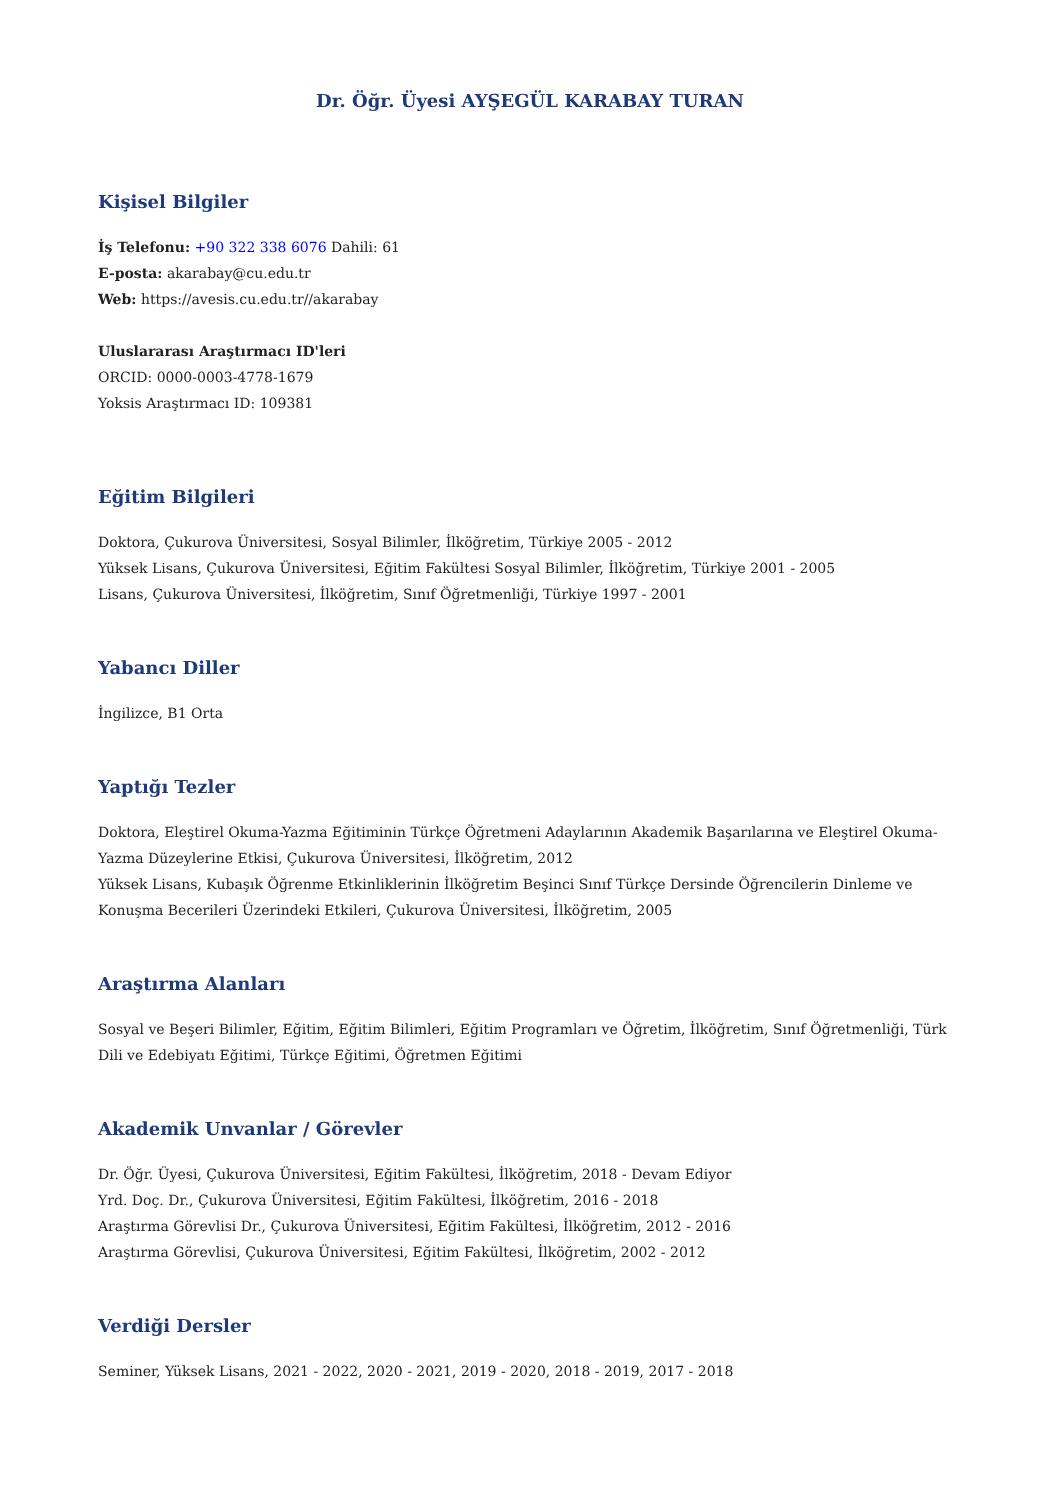Dr. Öğr. Üyesi AYŞEGÜL KARABAY TURAN
Kişisel Bilgiler
İş Telefonu: +90 322 338 6076 Dahili: 61
E-posta: akarabay@cu.edu.tr
Web: https://avesis.cu.edu.tr//akarabay
Uluslararası Araştırmacı ID'leri
ORCID: 0000-0003-4778-1679
Yoksis Araştırmacı ID: 109381
Eğitim Bilgileri
Doktora, Çukurova Üniversitesi, Sosyal Bilimler, İlköğretim, Türkiye 2005 - 2012
Yüksek Lisans, Çukurova Üniversitesi, Eğitim Fakültesi Sosyal Bilimler, İlköğretim, Türkiye 2001 - 2005
Lisans, Çukurova Üniversitesi, İlköğretim, Sınıf Öğretmenliği, Türkiye 1997 - 2001
Yabancı Diller
İngilizce, B1 Orta
Yaptığı Tezler
Doktora, Eleştirel Okuma-Yazma Eğitiminin Türkçe Öğretmeni Adaylarının Akademik Başarılarına ve Eleştirel Okuma-Yazma Düzeylerine Etkisi, Çukurova Üniversitesi, İlköğretim, 2012
Yüksek Lisans, Kubaşık Öğrenme Etkinliklerinin İlköğretim Beşinci Sınıf Türkçe Dersinde Öğrencilerin Dinleme ve Konuşma Becerileri Üzerindeki Etkileri, Çukurova Üniversitesi, İlköğretim, 2005
Araştırma Alanları
Sosyal ve Beşeri Bilimler, Eğitim, Eğitim Bilimleri, Eğitim Programları ve Öğretim, İlköğretim, Sınıf Öğretmenliği, Türk Dili ve Edebiyatı Eğitimi, Türkçe Eğitimi, Öğretmen Eğitimi
Akademik Unvanlar / Görevler
Dr. Öğr. Üyesi, Çukurova Üniversitesi, Eğitim Fakültesi, İlköğretim, 2018 - Devam Ediyor
Yrd. Doç. Dr., Çukurova Üniversitesi, Eğitim Fakültesi, İlköğretim, 2016 - 2018
Araştırma Görevlisi Dr., Çukurova Üniversitesi, Eğitim Fakültesi, İlköğretim, 2012 - 2016
Araştırma Görevlisi, Çukurova Üniversitesi, Eğitim Fakültesi, İlköğretim, 2002 - 2012
Verdiği Dersler
Seminer, Yüksek Lisans, 2021 - 2022, 2020 - 2021, 2019 - 2020, 2018 - 2019, 2017 - 2018